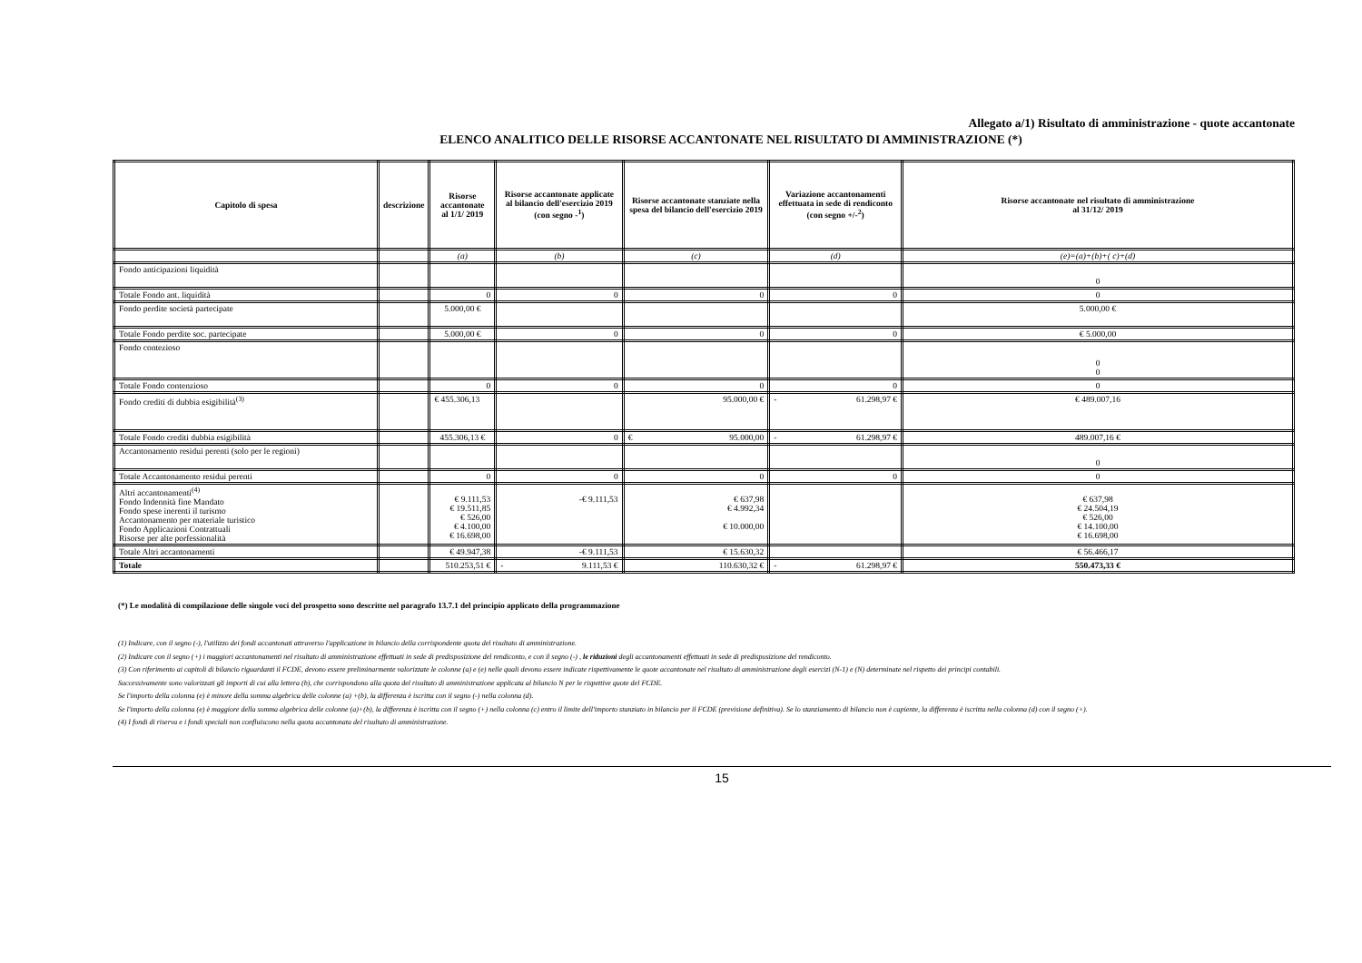Allegato a/1) Risultato di amministrazione - quote accantonate
ELENCO ANALITICO DELLE RISORSE ACCANTONATE NEL RISULTATO DI AMMINISTRAZIONE (*)
| Capitolo di spesa | descrizione | Risorse accantonate al 1/1/ 2019 | Risorse accantonate applicate al bilancio dell'esercizio 2019 (con segno -<sup>1</sup>) | Risorse accantonate stanziate nella spesa del bilancio dell'esercizio 2019 | Variazione accantonamenti effettuata in sede di rendiconto (con segno +/-<sup>2</sup>) | Risorse accantonate nel risultato di amministrazione al 31/12/ 2019 |
| --- | --- | --- | --- | --- | --- | --- |
| | | (a) | (b) | (c) | (d) | (e)=(a)+(b)+( c)+(d) |
| Fondo anticipazioni liquidità | | | | | | 0 |
| Totale Fondo ant. liquidità | | 0 | 0 | 0 | 0 | 0 |
| Fondo perdite società partecipate | | 5.000,00 € | | | | 5.000,00 € |
| Totale Fondo perdite soc. partecipate | | 5.000,00 € | 0 | 0 | 0 | € 5.000,00 |
| Fondo contezioso | | | | | | 0 0 |
| Totale Fondo contenzioso | | 0 | 0 | 0 | 0 | 0 |
| Fondo crediti di dubbia esigibilità<sup>(3)</sup> | | € 455.306,13 | | 95.000,00 € | - 61.298,97 € | € 489.007,16 |
| Totale Fondo crediti dubbia esigibilità | | 455.306,13 € | 0 | € 95.000,00 | - 61.298,97 € | 489.007,16 € |
| Accantonamento residui perenti (solo per le regioni) | | | | | | 0 |
| Totale Accantonamento residui perenti | | 0 | 0 | 0 | 0 | 0 |
| Altri accantonamenti<sup>(4)</sup> Fondo Indennità fine Mandato Fondo spese inerenti il turismo Accantonamento per materiale turistico Fondo Applicazioni Contrattuali Risorse per alte porfessionalità | | € 9.111,53 € 19.511,85 € 526,00 € 4.100,00 € 16.698,00 | -€ 9.111,53 | € 637,98 € 4.992,34 € 10.000,00 | | € 637,98 € 24.504,19 € 526,00 € 14.100,00 € 16.698,00 |
| Totale Altri accantonamenti | | € 49.947,38 | -€ 9.111,53 | € 15.630,32 | | € 56.466,17 |
| Totale | | 510.253,51 € | - 9.111,53 € | 110.630,32 € | - 61.298,97 € | 550.473,33 € |
(*) Le modalità di compilazione delle singole voci del prospetto sono descritte nel paragrafo 13.7.1 del principio applicato della programmazione
(1) Indicare, con il segno (-), l'utilizzo dei fondi accantonati attraverso l'applicazione in bilancio della corrispondente quota del risultato di amministrazione.
(2) Indicare con il segno (+) i maggiori accantonamenti nel risultato di amministrazione effettuati in sede di predisposizione del rendiconto, e con il segno (-) , le riduzioni degli accantonamenti effettuati in sede di predisposizione del rendiconto.
(3) Con riferimento ai capitoli di bilancio riguardanti il FCDE, devono essere preliminarmente valorizzate le colonne (a) e (e) nelle quali devono essere indicate rispettivamente le quote accantonate nel risultato di amministrazione degli esercizi (N-1) e (N) determinate nel rispetto dei principi contabili.
Successivamente sono valorizzati gli importi di cui alla lettera (b), che corrispondono alla quota del risultato di amministrazione applicata al bilancio N per le rispettive quote del FCDE.
Se l'importo della colonna (e) è minore della somma algebrica delle colonne (a) +(b), la differenza è iscritta con il segno (-) nella colonna (d).
Se l'importo della colonna (e) è maggiore della somma algebrica delle colonne (a)+(b), la differenza è iscritta con il segno (+) nella colonna (c) entro il limite dell'importo stanziato in bilancio per il FCDE (previsione definitiva). Se lo stanziamento di bilancio non è capiente, la differenza è iscritta nella colonna (d) con il segno (+).
(4) I fondi di riserva e i fondi speciali non confluiscono nella quota accantonata del risultato di amministrazione.
15